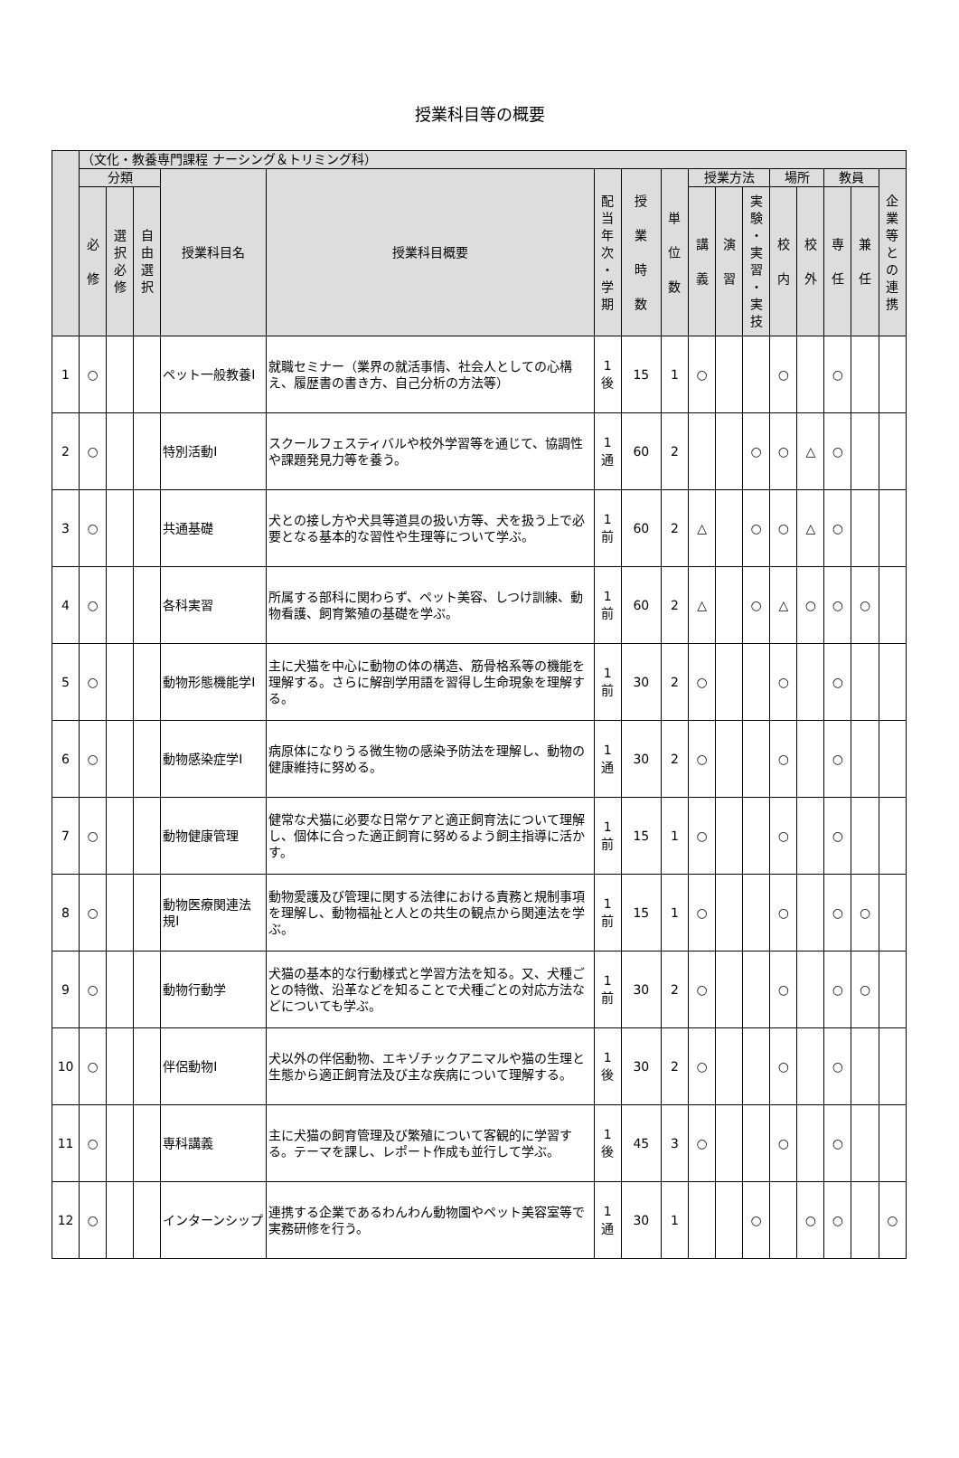授業科目等の概要
| | （文化・教養専門課程 ナーシング＆トリミング科） | | | | | | | | | | | | | | | |
| --- | --- | --- | --- | --- | --- | --- | --- | --- | --- | --- | --- | --- | --- | --- | --- | --- |
| | 分類 | | | 授業科目名 | 授業科目概要 | 配 当 年 次 ・ 学 期 | 授 業 時 数 | 単 位 数 | 授業方法 | | | 場所 | | 教員 | | 企 業 等 と の 連 携 |
| | 必 修 | 選 択 必 修 | 自 由 選 択 | | | | | | 講 義 | 演 習 | 実 験 ・ 実 習 ・ 実 技 | 校 内 | 校 外 | 専 任 | 兼 任 | |
| 1 | ○ | | | ペット一般教養Ⅰ | 就職セミナー（業界の就活事情、社会人としての心構え、履歴書の書き方、自己分析の方法等） | 1 後 | 15 | 1 | ○ | | | ○ | | ○ | | |
| 2 | ○ | | | 特別活動Ⅰ | スクールフェスティバルや校外学習等を通じて、協調性や課題発見力等を養う。 | 1 通 | 60 | 2 | | | ○ | ○ | △ | ○ | | |
| 3 | ○ | | | 共通基礎 | 犬との接し方や犬具等道具の扱い方等、犬を扱う上で必要となる基本的な習性や生理等について学ぶ。 | 1 前 | 60 | 2 | △ | | ○ | ○ | △ | ○ | | |
| 4 | ○ | | | 各科実習 | 所属する部科に関わらず、ペット美容、しつけ訓練、動物看護、飼育繁殖の基礎を学ぶ。 | 1 前 | 60 | 2 | △ | | ○ | △ | ○ | ○ | ○ | |
| 5 | ○ | | | 動物形態機能学Ⅰ | 主に犬猫を中心に動物の体の構造、筋骨格系等の機能を理解する。さらに解剖学用語を習得し生命現象を理解する。 | 1 前 | 30 | 2 | ○ | | | ○ | | ○ | | |
| 6 | ○ | | | 動物感染症学Ⅰ | 病原体になりうる微生物の感染予防法を理解し、動物の健康維持に努める。 | 1 通 | 30 | 2 | ○ | | | ○ | | ○ | | |
| 7 | ○ | | | 動物健康管理 | 健常な犬猫に必要な日常ケアと適正飼育法について理解し、個体に合った適正飼育に努めるよう飼主指導に活かす。 | 1 前 | 15 | 1 | ○ | | | ○ | | ○ | | |
| 8 | ○ | | | 動物医療関連法規Ⅰ | 動物愛護及び管理に関する法律における責務と規制事項を理解し、動物福祉と人との共生の観点から関連法を学ぶ。 | 1 前 | 15 | 1 | ○ | | | ○ | | ○ | ○ | |
| 9 | ○ | | | 動物行動学 | 犬猫の基本的な行動様式と学習方法を知る。又、犬種ごとの特徴、沿革などを知ることで犬種ごとの対応方法などについても学ぶ。 | 1 前 | 30 | 2 | ○ | | | ○ | | ○ | ○ | |
| 10 | ○ | | | 伴侶動物Ⅰ | 犬以外の伴侶動物、エキゾチックアニマルや猫の生理と生態から適正飼育法及び主な疾病について理解する。 | 1 後 | 30 | 2 | ○ | | | ○ | | ○ | | |
| 11 | ○ | | | 専科講義 | 主に犬猫の飼育管理及び繁殖について客観的に学習する。テーマを課し、レポート作成も並行して学ぶ。 | 1 後 | 45 | 3 | ○ | | | ○ | | ○ | | |
| 12 | ○ | | | インターンシップ | 連携する企業であるわんわん動物園やペット美容室等で実務研修を行う。 | 1 通 | 30 | 1 | | | ○ | | ○ | ○ | | ○ |